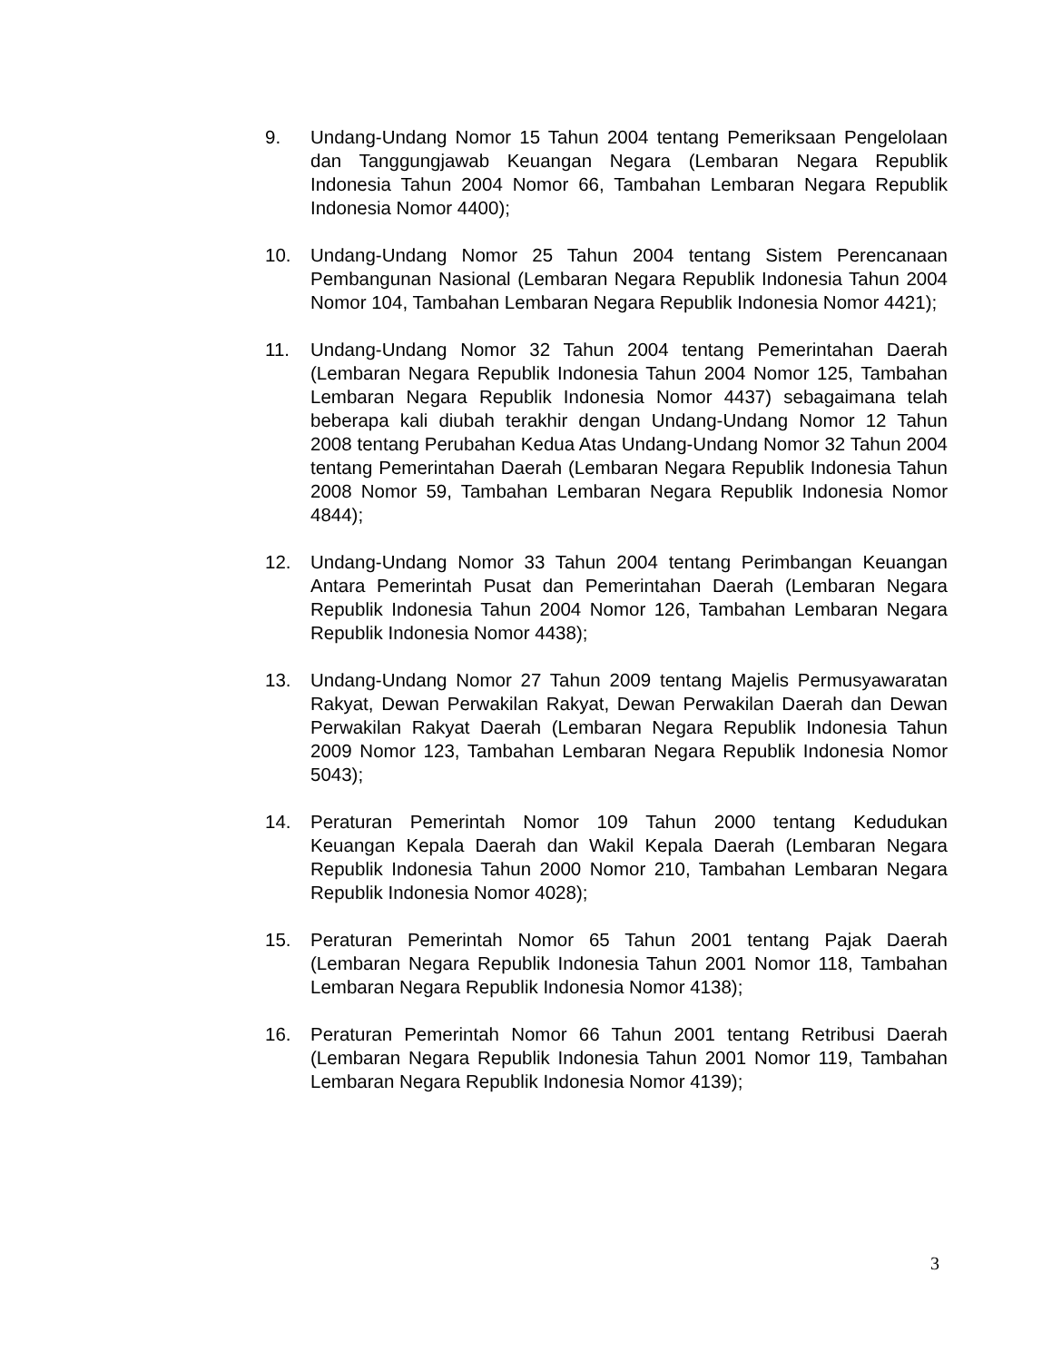9. Undang-Undang Nomor 15 Tahun 2004 tentang Pemeriksaan Pengelolaan dan Tanggungjawab Keuangan Negara (Lembaran Negara Republik Indonesia Tahun 2004 Nomor 66, Tambahan Lembaran Negara Republik Indonesia Nomor 4400);
10. Undang-Undang Nomor 25 Tahun 2004 tentang Sistem Perencanaan Pembangunan Nasional (Lembaran Negara Republik Indonesia Tahun 2004 Nomor 104, Tambahan Lembaran Negara Republik Indonesia Nomor 4421);
11. Undang-Undang Nomor 32 Tahun 2004 tentang Pemerintahan Daerah (Lembaran Negara Republik Indonesia Tahun 2004 Nomor 125, Tambahan Lembaran Negara Republik Indonesia Nomor 4437) sebagaimana telah beberapa kali diubah terakhir dengan Undang-Undang Nomor 12 Tahun 2008 tentang Perubahan Kedua Atas Undang-Undang Nomor 32 Tahun 2004 tentang Pemerintahan Daerah (Lembaran Negara Republik Indonesia Tahun 2008 Nomor 59, Tambahan Lembaran Negara Republik Indonesia Nomor 4844);
12. Undang-Undang Nomor 33 Tahun 2004 tentang Perimbangan Keuangan Antara Pemerintah Pusat dan Pemerintahan Daerah (Lembaran Negara Republik Indonesia Tahun 2004 Nomor 126, Tambahan Lembaran Negara Republik Indonesia Nomor 4438);
13. Undang-Undang Nomor 27 Tahun 2009 tentang Majelis Permusyawaratan Rakyat, Dewan Perwakilan Rakyat, Dewan Perwakilan Daerah dan Dewan Perwakilan Rakyat Daerah (Lembaran Negara Republik Indonesia Tahun 2009 Nomor 123, Tambahan Lembaran Negara Republik Indonesia Nomor 5043);
14. Peraturan Pemerintah Nomor 109 Tahun 2000 tentang Kedudukan Keuangan Kepala Daerah dan Wakil Kepala Daerah (Lembaran Negara Republik Indonesia Tahun 2000 Nomor 210, Tambahan Lembaran Negara Republik Indonesia Nomor 4028);
15. Peraturan Pemerintah Nomor 65 Tahun 2001 tentang Pajak Daerah (Lembaran Negara Republik Indonesia Tahun 2001 Nomor 118, Tambahan Lembaran Negara Republik Indonesia Nomor 4138);
16. Peraturan Pemerintah Nomor 66 Tahun 2001 tentang Retribusi Daerah (Lembaran Negara Republik Indonesia Tahun 2001 Nomor 119, Tambahan Lembaran Negara Republik Indonesia Nomor 4139);
3